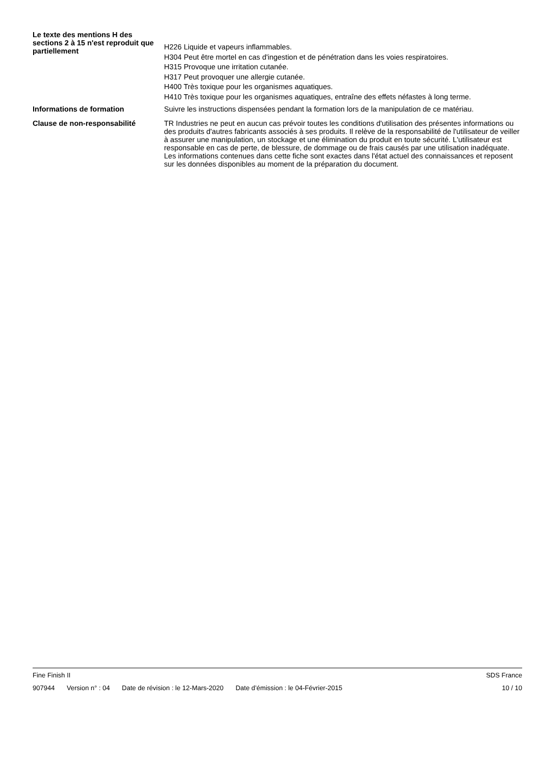Le texte des mentions H des sections 2 à 15 n'est reproduit que partiellement
H226 Liquide et vapeurs inflammables.
H304 Peut être mortel en cas d'ingestion et de pénétration dans les voies respiratoires.
H315 Provoque une irritation cutanée.
H317 Peut provoquer une allergie cutanée.
H400 Très toxique pour les organismes aquatiques.
H410 Très toxique pour les organismes aquatiques, entraîne des effets néfastes à long terme.
Informations de formation Suivre les instructions dispensées pendant la formation lors de la manipulation de ce matériau.
Clause de non-responsabilité TR Industries ne peut en aucun cas prévoir toutes les conditions d'utilisation des présentes informations ou des produits d'autres fabricants associés à ses produits. Il relève de la responsabilité de l'utilisateur de veiller à assurer une manipulation, un stockage et une élimination du produit en toute sécurité. L'utilisateur est responsable en cas de perte, de blessure, de dommage ou de frais causés par une utilisation inadéquate. Les informations contenues dans cette fiche sont exactes dans l'état actuel des connaissances et reposent sur les données disponibles au moment de la préparation du document.
Fine Finish II SDS France
907944 Version n° : 04 Date de révision : le 12-Mars-2020 Date d’émission : le 04-Février-2015
10 / 10